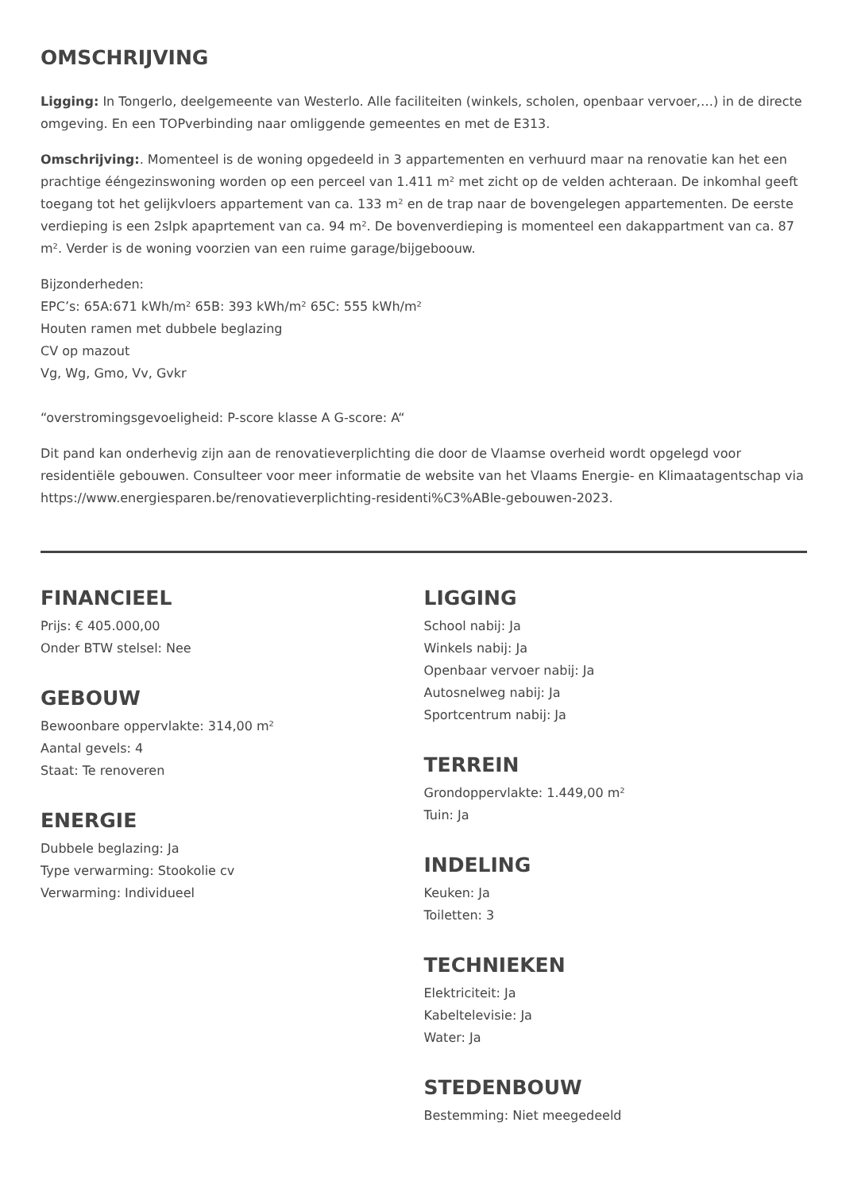OMSCHRIJVING
Ligging: In Tongerlo, deelgemeente van Westerlo. Alle faciliteiten (winkels, scholen, openbaar vervoer,…) in de directe omgeving. En een TOPverbinding naar omliggende gemeentes en met de E313.
Omschrijving:. Momenteel is de woning opgedeeld in 3 appartementen en verhuurd maar na renovatie kan het een prachtige ééngezinswoning worden op een perceel van 1.411 m² met zicht op de velden achteraan. De inkomhal geeft toegang tot het gelijkvloers appartement van ca. 133 m² en de trap naar de bovengelegen appartementen. De eerste verdieping is een 2slpk apaprtement van ca. 94 m². De bovenverdieping is momenteel een dakappartment van ca. 87 m². Verder is de woning voorzien van een ruime garage/bijgeboouw.
Bijzonderheden:
EPC’s: 65A:671 kWh/m² 65B: 393 kWh/m² 65C: 555 kWh/m²
Houten ramen met dubbele beglazing
CV op mazout
Vg, Wg, Gmo, Vv, Gvkr
“overstromingsgevoeligheid: P-score klasse A G-score: A“
Dit pand kan onderhevig zijn aan de renovatieverplichting die door de Vlaamse overheid wordt opgelegd voor residentiële gebouwen. Consulteer voor meer informatie de website van het Vlaams Energie- en Klimaatagentschap via https://www.energiesparen.be/renovatieverplichting-residenti%C3%ABle-gebouwen-2023.
FINANCIEEL
Prijs: € 405.000,00
Onder BTW stelsel: Nee
GEBOUW
Bewoonbare oppervlakte: 314,00 m²
Aantal gevels: 4
Staat: Te renoveren
ENERGIE
Dubbele beglazing: Ja
Type verwarming: Stookolie cv
Verwarming: Individueel
LIGGING
School nabij: Ja
Winkels nabij: Ja
Openbaar vervoer nabij: Ja
Autosnelweg nabij: Ja
Sportcentrum nabij: Ja
TERREIN
Grondoppervlakte: 1.449,00 m²
Tuin: Ja
INDELING
Keuken: Ja
Toiletten: 3
TECHNIEKEN
Elektriciteit: Ja
Kabeltelevisie: Ja
Water: Ja
STEDENBOUW
Bestemming: Niet meegedeeld